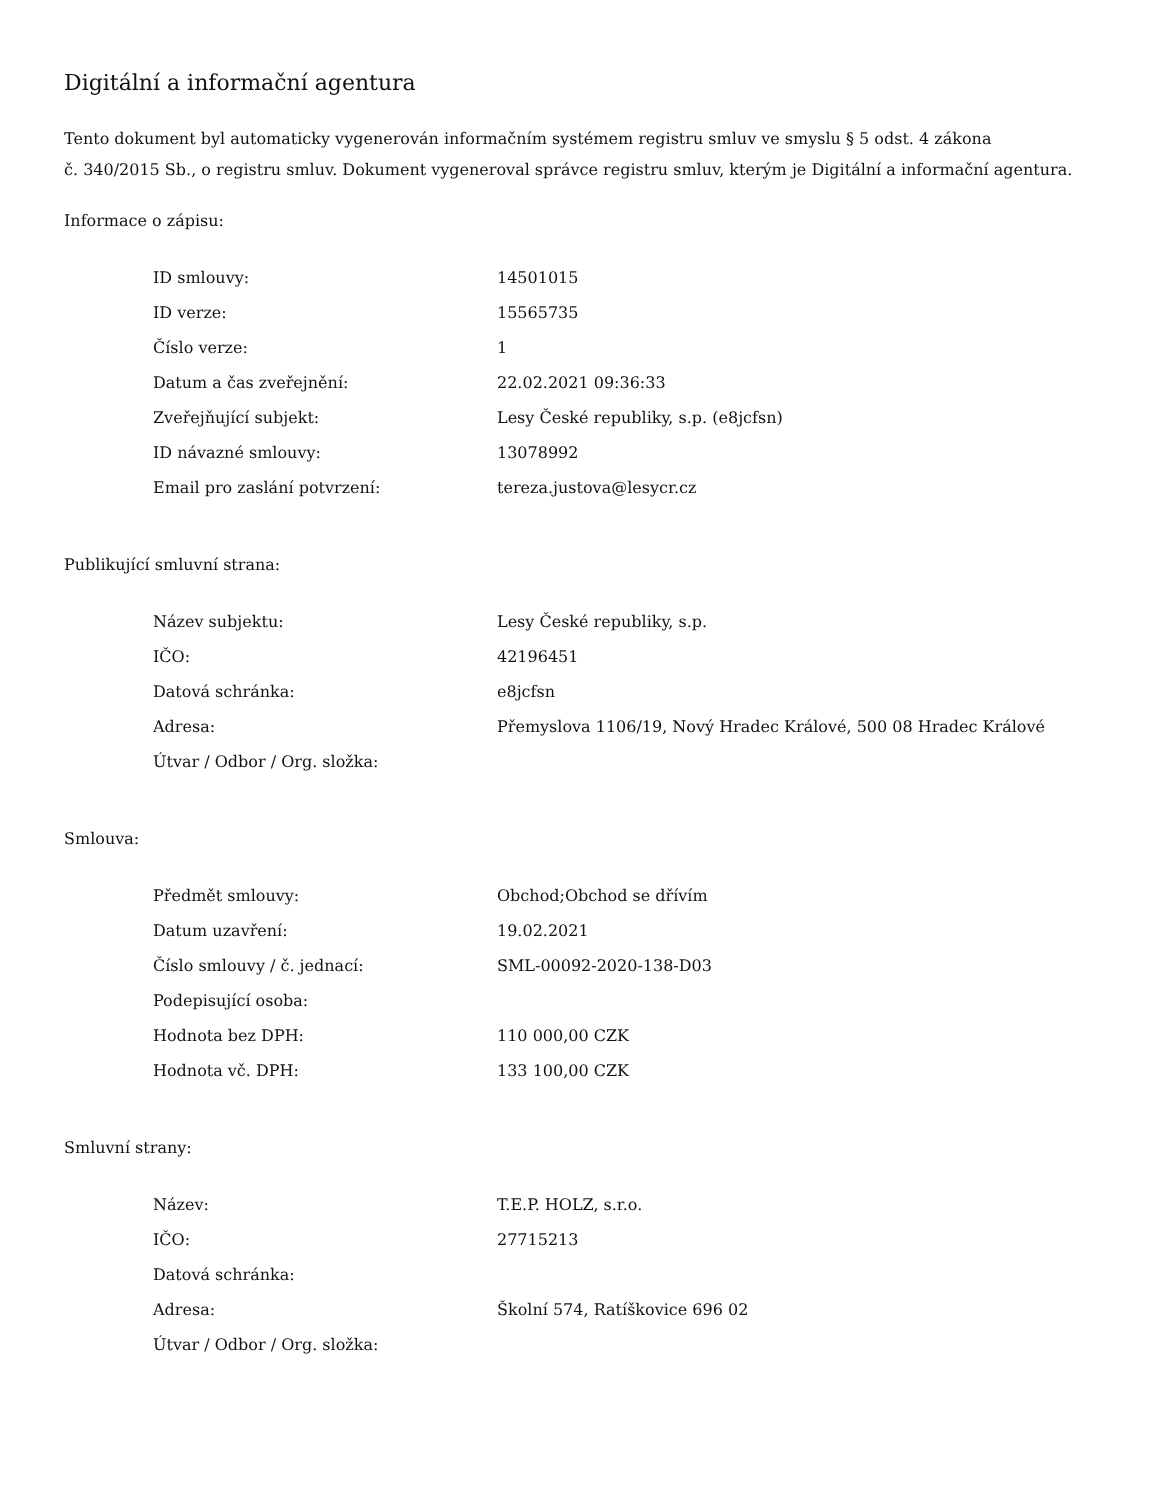Digitální a informační agentura
Tento dokument byl automaticky vygenerován informačním systémem registru smluv ve smyslu § 5 odst. 4 zákona
č. 340/2015 Sb., o registru smluv. Dokument vygeneroval správce registru smluv, kterým je Digitální a informační agentura.
Informace o zápisu:
| ID smlouvy: | 14501015 |
| ID verze: | 15565735 |
| Číslo verze: | 1 |
| Datum a čas zveřejnění: | 22.02.2021 09:36:33 |
| Zveřejňující subjekt: | Lesy České republiky, s.p. (e8jcfsn) |
| ID návazné smlouvy: | 13078992 |
| Email pro zaslání potvrzení: | tereza.justova@lesycr.cz |
Publikující smluvní strana:
| Název subjektu: | Lesy České republiky, s.p. |
| IČO: | 42196451 |
| Datová schránka: | e8jcfsn |
| Adresa: | Přemyslova 1106/19, Nový Hradec Králové, 500 08 Hradec Králové |
| Útvar / Odbor / Org. složka: | |
Smlouva:
| Předmět smlouvy: | Obchod;Obchod se dřívím |
| Datum uzavření: | 19.02.2021 |
| Číslo smlouvy / č. jednací: | SML-00092-2020-138-D03 |
| Podepisující osoba: | |
| Hodnota bez DPH: | 110 000,00 CZK |
| Hodnota vč. DPH: | 133 100,00 CZK |
Smluvní strany:
| Název: | T.E.P. HOLZ, s.r.o. |
| IČO: | 27715213 |
| Datová schránka: | |
| Adresa: | Školní 574, Ratíškovice 696 02 |
| Útvar / Odbor / Org. složka: | |